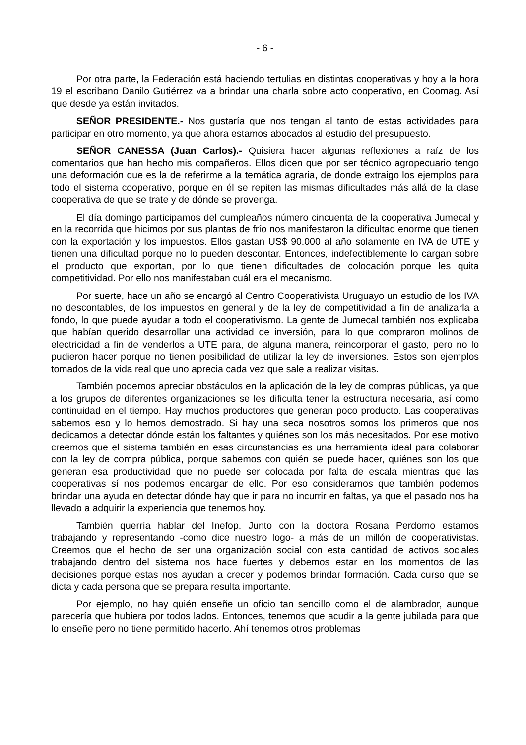- 6 -
Por otra parte, la Federación está haciendo tertulias en distintas cooperativas y hoy a la hora 19 el escribano Danilo Gutiérrez va a brindar una charla sobre acto cooperativo, en Coomag. Así que desde ya están invitados.
SEÑOR PRESIDENTE.- Nos gustaría que nos tengan al tanto de estas actividades para participar en otro momento, ya que ahora estamos abocados al estudio del presupuesto.
SEÑOR CANESSA (Juan Carlos).- Quisiera hacer algunas reflexiones a raíz de los comentarios que han hecho mis compañeros. Ellos dicen que por ser técnico agropecuario tengo una deformación que es la de referirme a la temática agraria, de donde extraigo los ejemplos para todo el sistema cooperativo, porque en él se repiten las mismas dificultades más allá de la clase cooperativa de que se trate y de dónde se provenga.
El día domingo participamos del cumpleaños número cincuenta de la cooperativa Jumecal y en la recorrida que hicimos por sus plantas de frío nos manifestaron la dificultad enorme que tienen con la exportación y los impuestos. Ellos gastan US$ 90.000 al año solamente en IVA de UTE y tienen una dificultad porque no lo pueden descontar. Entonces, indefectiblemente lo cargan sobre el producto que exportan, por lo que tienen dificultades de colocación porque les quita competitividad. Por ello nos manifestaban cuál era el mecanismo.
Por suerte, hace un año se encargó al Centro Cooperativista Uruguayo un estudio de los IVA no descontables, de los impuestos en general y de la ley de competitividad a fin de analizarla a fondo, lo que puede ayudar a todo el cooperativismo. La gente de Jumecal también nos explicaba que habían querido desarrollar una actividad de inversión, para lo que compraron molinos de electricidad a fin de venderlos a UTE para, de alguna manera, reincorporar el gasto, pero no lo pudieron hacer porque no tienen posibilidad de utilizar la ley de inversiones. Estos son ejemplos tomados de la vida real que uno aprecia cada vez que sale a realizar visitas.
También podemos apreciar obstáculos en la aplicación de la ley de compras públicas, ya que a los grupos de diferentes organizaciones se les dificulta tener la estructura necesaria, así como continuidad en el tiempo. Hay muchos productores que generan poco producto. Las cooperativas sabemos eso y lo hemos demostrado. Si hay una seca nosotros somos los primeros que nos dedicamos a detectar dónde están los faltantes y quiénes son los más necesitados. Por ese motivo creemos que el sistema también en esas circunstancias es una herramienta ideal para colaborar con la ley de compra pública, porque sabemos con quién se puede hacer, quiénes son los que generan esa productividad que no puede ser colocada por falta de escala mientras que las cooperativas sí nos podemos encargar de ello. Por eso consideramos que también podemos brindar una ayuda en detectar dónde hay que ir para no incurrir en faltas, ya que el pasado nos ha llevado a adquirir la experiencia que tenemos hoy.
También querría hablar del Inefop. Junto con la doctora Rosana Perdomo estamos trabajando y representando -como dice nuestro logo- a más de un millón de cooperativistas. Creemos que el hecho de ser una organización social con esta cantidad de activos sociales trabajando dentro del sistema nos hace fuertes y debemos estar en los momentos de las decisiones porque estas nos ayudan a crecer y podemos brindar formación. Cada curso que se dicta y cada persona que se prepara resulta importante.
Por ejemplo, no hay quién enseñe un oficio tan sencillo como el de alambrador, aunque parecería que hubiera por todos lados. Entonces, tenemos que acudir a la gente jubilada para que lo enseñe pero no tiene permitido hacerlo. Ahí tenemos otros problemas